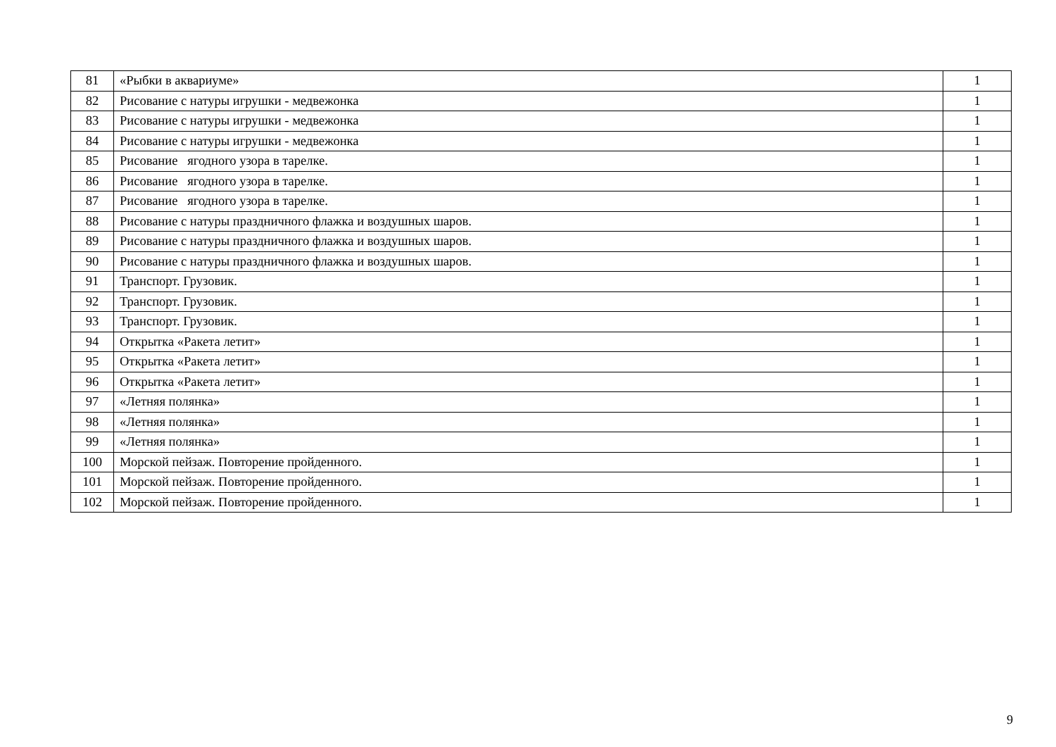| 81 | «Рыбки в аквариуме» | 1 |
| 82 | Рисование с натуры игрушки - медвежонка | 1 |
| 83 | Рисование с натуры игрушки - медвежонка | 1 |
| 84 | Рисование с натуры игрушки - медвежонка | 1 |
| 85 | Рисование ягодного узора в тарелке. | 1 |
| 86 | Рисование ягодного узора в тарелке. | 1 |
| 87 | Рисование ягодного узора в тарелке. | 1 |
| 88 | Рисование с натуры праздничного флажка и воздушных шаров. | 1 |
| 89 | Рисование с натуры праздничного флажка и воздушных шаров. | 1 |
| 90 | Рисование с натуры праздничного флажка и воздушных шаров. | 1 |
| 91 | Транспорт. Грузовик. | 1 |
| 92 | Транспорт. Грузовик. | 1 |
| 93 | Транспорт. Грузовик. | 1 |
| 94 | Открытка «Ракета летит» | 1 |
| 95 | Открытка «Ракета летит» | 1 |
| 96 | Открытка «Ракета летит» | 1 |
| 97 | «Летняя полянка» | 1 |
| 98 | «Летняя полянка» | 1 |
| 99 | «Летняя полянка» | 1 |
| 100 | Морской пейзаж. Повторение пройденного. | 1 |
| 101 | Морской пейзаж. Повторение пройденного. | 1 |
| 102 | Морской пейзаж. Повторение пройденного. | 1 |
9